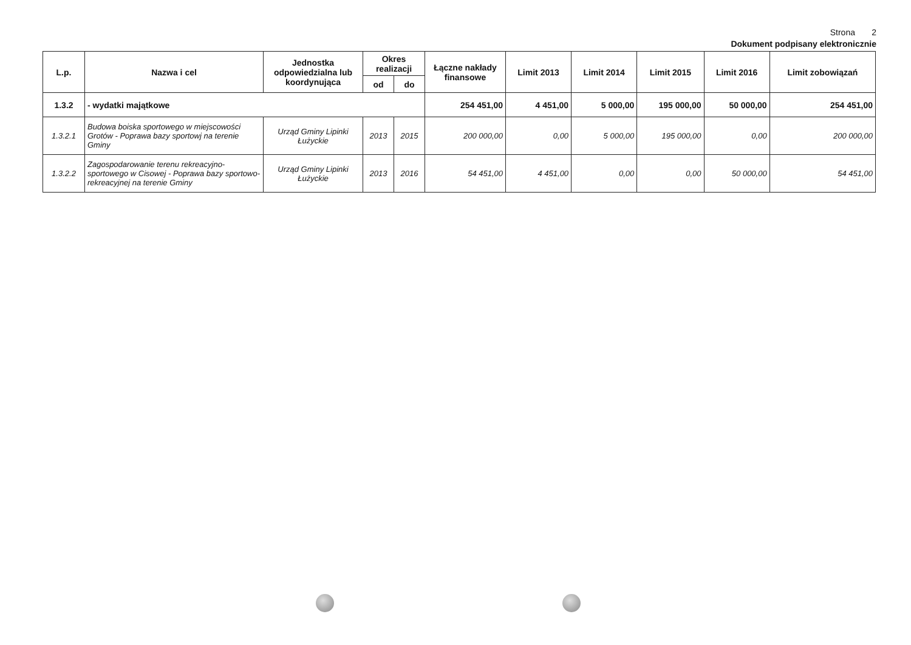Strona 2
Dokument podpisany elektronicznie
| L.p. | Nazwa i cel | Jednostka odpowiedzialna lub koordynująca | Okres realizacji | | Łączne nakłady finansowe | Limit 2013 | Limit 2014 | Limit 2015 | Limit 2016 | Limit zobowiązań |
| --- | --- | --- | --- | --- | --- | --- | --- | --- | --- | --- |
| | | | od | do | | | | | | |
| 1.3.2 | - wydatki majątkowe | | | | 254 451,00 | 4 451,00 | 5 000,00 | 195 000,00 | 50 000,00 | 254 451,00 |
| 1.3.2.1 | Budowa boiska sportowego w miejscowości Grotów - Poprawa bazy sportowj na terenie Gminy | Urząd Gminy Lipinki Łużyckie | 2013 | 2015 | 200 000,00 | 0,00 | 5 000,00 | 195 000,00 | 0,00 | 200 000,00 |
| 1.3.2.2 | Zagospodarowanie terenu rekreacyjno-sportowego w Cisowej - Poprawa bazy sportowo-rekreacyjnej na terenie Gminy | Urząd Gminy Lipinki Łużyckie | 2013 | 2016 | 54 451,00 | 4 451,00 | 0,00 | 0,00 | 50 000,00 | 54 451,00 |